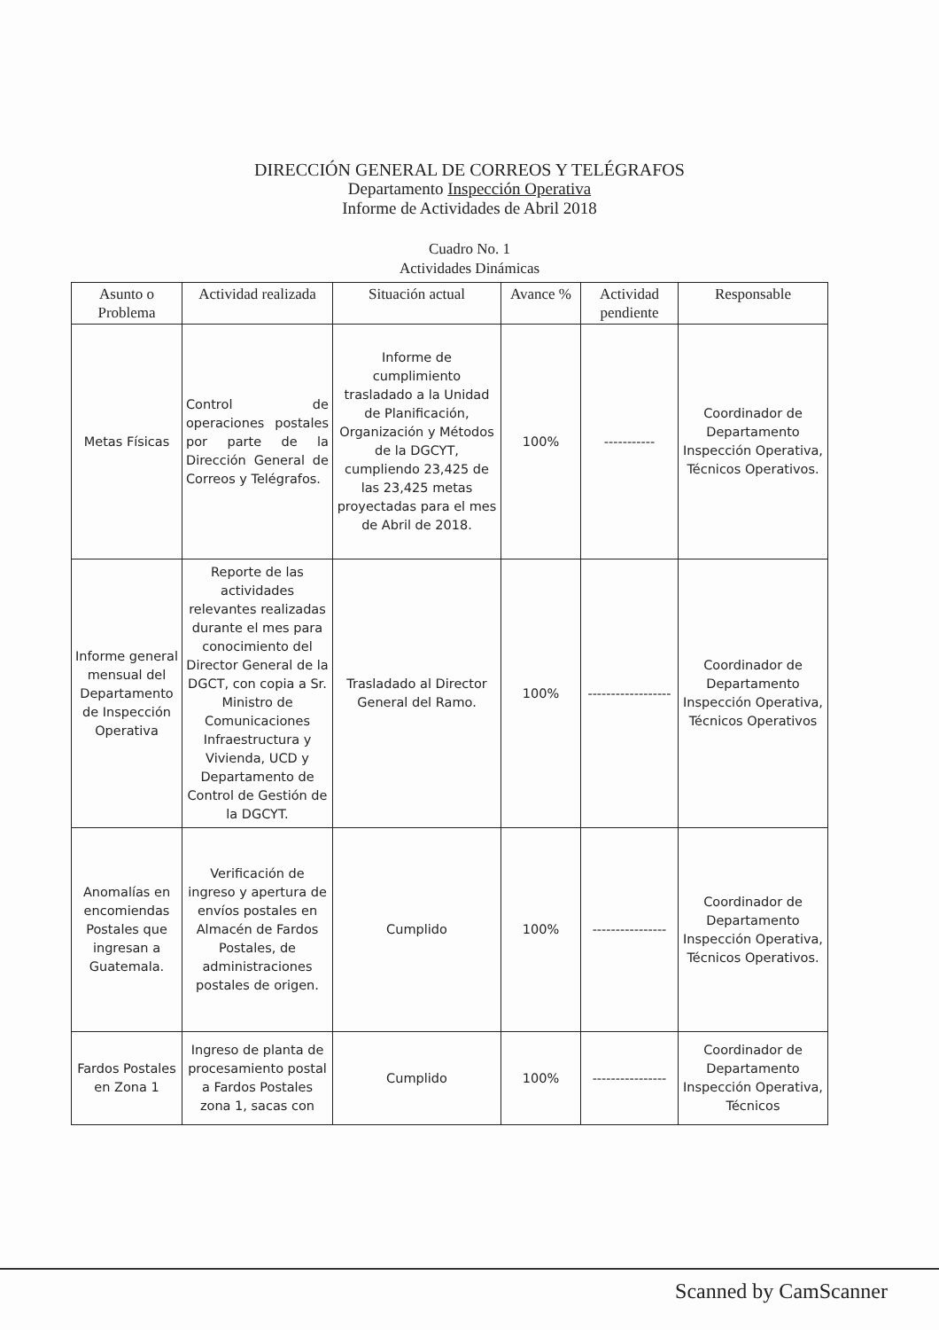DIRECCIÓN GENERAL DE CORREOS Y TELÉGRAFOS
Departamento Inspección Operativa
Informe de Actividades de Abril 2018
Cuadro No. 1
Actividades Dinámicas
| Asunto o Problema | Actividad realizada | Situación actual | Avance % | Actividad pendiente | Responsable |
| --- | --- | --- | --- | --- | --- |
| Metas Físicas | Control de operaciones postales por parte de la Dirección General de Correos y Telégrafos. | Informe de cumplimiento trasladado a la Unidad de Planificación, Organización y Métodos de la DGCYT, cumpliendo 23,425 de las 23,425 metas proyectadas para el mes de Abril de 2018. | 100% | ----------- | Coordinador de Departamento Inspección Operativa, Técnicos Operativos. |
| Informe general mensual del Departamento de Inspección Operativa | Reporte de las actividades relevantes realizadas durante el mes para conocimiento del Director General de la DGCT, con copia a Sr. Ministro de Comunicaciones Infraestructura y Vivienda, UCD y Departamento de Control de Gestión de la DGCYT. | Trasladado al Director General del Ramo. | 100% | ------------------ | Coordinador de Departamento Inspección Operativa, Técnicos Operativos |
| Anomalías en encomiendas Postales que ingresan a Guatemala. | Verificación de ingreso y apertura de envíos postales en Almacén de Fardos Postales, de administraciones postales de origen. | Cumplido | 100% | ---------------- | Coordinador de Departamento Inspección Operativa, Técnicos Operativos. |
| Fardos Postales en Zona 1 | Ingreso de planta de procesamiento postal a Fardos Postales zona 1, sacas con | Cumplido | 100% | ---------------- | Coordinador de Departamento Inspección Operativa, Técnicos |
Scanned by CamScanner